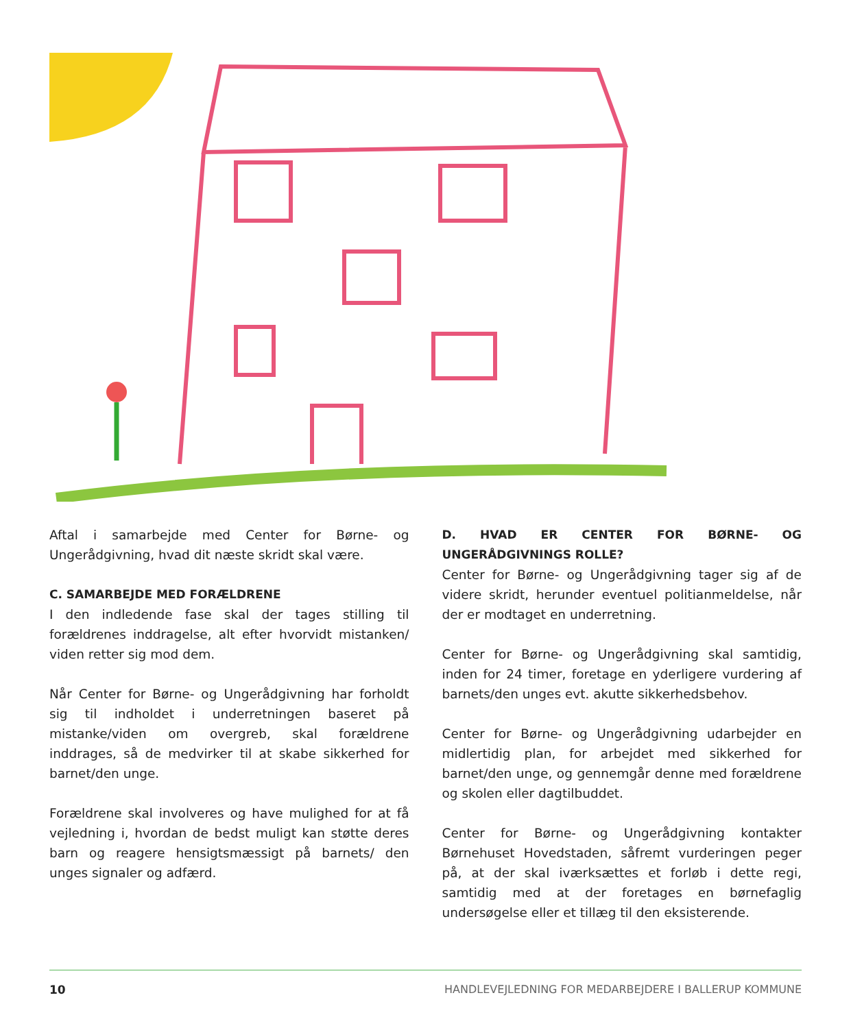Aftal i samarbejde med Center for Børne- og Ungerådgivning, hvad dit næste skridt skal være.
C. SAMARBEJDE MED FORÆLDRENE
I den indledende fase skal der tages stilling til forældrenes inddragelse, alt efter hvorvidt mistanken/ viden retter sig mod dem.
Når Center for Børne- og Ungerådgivning har forholdt sig til indholdet i underretningen baseret på mistanke/viden om overgreb, skal forældrene inddrages, så de medvirker til at skabe sikkerhed for barnet/den unge.
Forældrene skal involveres og have mulighed for at få vejledning i, hvordan de bedst muligt kan støtte deres barn og reagere hensigtsmæssigt på barnets/ den unges signaler og adfærd.
D. HVAD ER CENTER FOR BØRNE- OG UNGERÅDGIVNINGS ROLLE?
Center for Børne- og Ungerådgivning tager sig af de videre skridt, herunder eventuel politianmeldelse, når der er modtaget en underretning.
Center for Børne- og Ungerådgivning skal samtidig, inden for 24 timer, foretage en yderligere vurdering af barnets/den unges evt. akutte sikkerhedsbehov.
Center for Børne- og Ungerådgivning udarbejder en midlertidig plan, for arbejdet med sikkerhed for barnet/den unge, og gennemgår denne med forældrene og skolen eller dagtilbuddet.
Center for Børne- og Ungerådgivning kontakter Børnehuset Hovedstaden, såfremt vurderingen peger på, at der skal iværksættes et forløb i dette regi, samtidig med at der foretages en børnefaglig undersøgelse eller et tillæg til den eksisterende.
10 HANDLEVEJLEDNING FOR MEDARBEJDERE I BALLERUP KOMMUNE